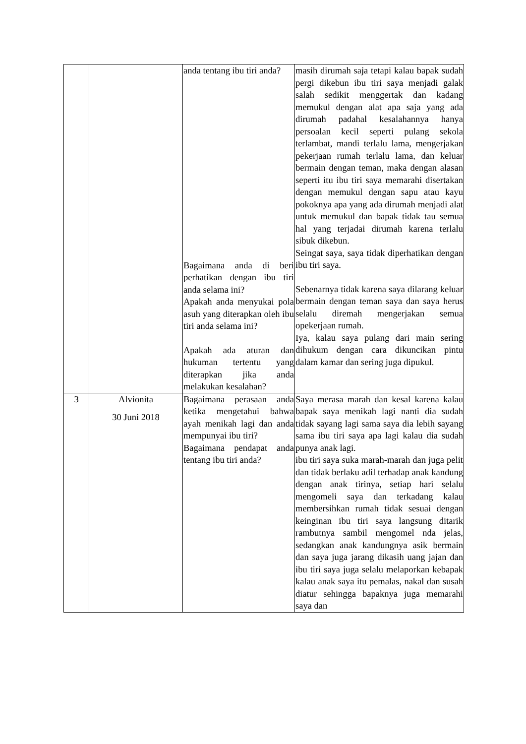| | | anda tentang ibu tiri anda? Bagaimana anda di beri perhatikan dengan ibu tiri anda selama ini? Apakah anda menyukai pola asuh yang diterapkan oleh ibu tiri anda selama ini? Apakah ada aturan dan hukuman tertentu yang diterapkan jika anda melakukan kesalahan? | masih dirumah saja tetapi kalau bapak sudah pergi dikebun ibu tiri saya menjadi galak salah sedikit menggertak dan kadang memukul dengan alat apa saja yang ada dirumah padahal kesalahannya hanya persoalan kecil seperti pulang sekola terlambat, mandi terlalu lama, mengerjakan pekerjaan rumah terlalu lama, dan keluar bermain dengan teman, maka dengan alasan seperti itu ibu tiri saya memarahi disertakan dengan memukul dengan sapu atau kayu pokoknya apa yang ada dirumah menjadi alat untuk memukul dan bapak tidak tau semua hal yang terjadai dirumah karena terlalu sibuk dikebun. Seingat saya, saya tidak diperhatikan dengan ibu tiri saya. Sebenarnya tidak karena saya dilarang keluar bermain dengan teman saya dan saya herus selalu diremah mengerjakan semua opekerjaan rumah. Iya, kalau saya pulang dari main sering dihukum dengan cara dikuncikan pintu dalam kamar dan sering juga dipukul. |
| 3 | Alvionita 30 Juni 2018 | Bagaimana perasaan anda ketika mengetahui bahwa ayah menikah lagi dan anda mempunyai ibu tiri? Bagaimana pendapat anda tentang ibu tiri anda? | Saya merasa marah dan kesal karena kalau bapak saya menikah lagi nanti dia sudah tidak sayang lagi sama saya dia lebih sayang sama ibu tiri saya apa lagi kalau dia sudah punya anak lagi. ibu tiri saya suka marah-marah dan juga pelit dan tidak berlaku adil terhadap anak kandung dengan anak tirinya, setiap hari selalu mengomeli saya dan terkadang kalau membersihkan rumah tidak sesuai dengan keinginan ibu tiri saya langsung ditarik rambutnya sambil mengomel nda jelas, sedangkan anak kandungnya asik bermain dan saya juga jarang dikasih uang jajan dan ibu tiri saya juga selalu melaporkan kebapak kalau anak saya itu pemalas, nakal dan susah diatur sehingga bapaknya juga memarahi saya dan |